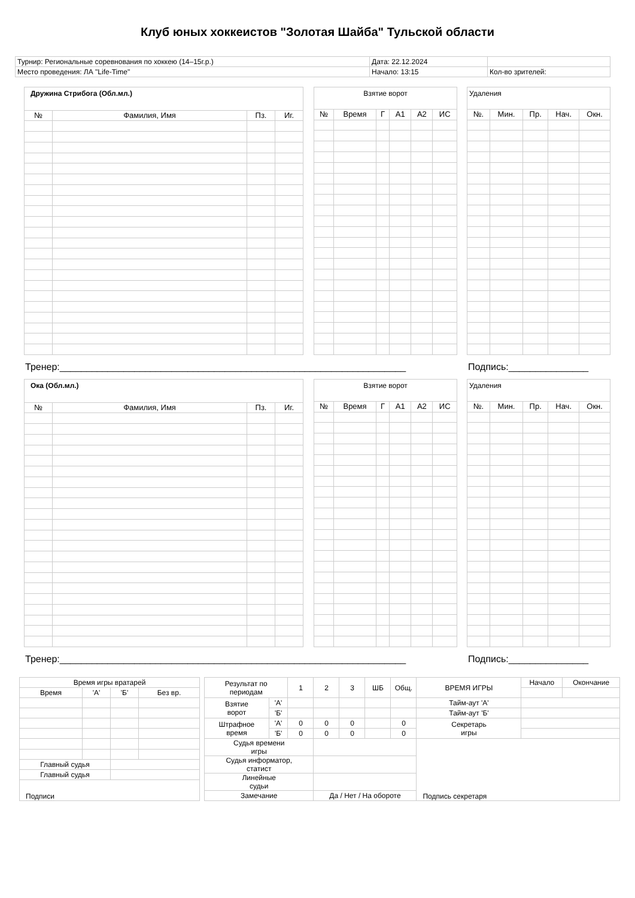Клуб юных хоккеистов "Золотая Шайба" Тульской области
| Турнир: Региональные соревнования по хоккею (14–15г.р.) | Дата: 22.12.2024 | |
| Место проведения: ЛА "Life-Time" | Начало: 13:15 | Кол-во зрителей: |
| Дружина Стрибога (Обл.мл.) | | | |
| № | Фамилия, Имя | Пз. | Иг. |
| Взятие ворот | | | | | |
| № | Время | Г | А1 | А2 | ИС |
| Удаления | | | | |
| №. | Мин. | Пр. | Нач. | Окн. |
Тренер:_________________________________________________________________ Подпись:_______________
| Ока (Обл.мл.) | | | |
| № | Фамилия, Имя | Пз. | Иг. |
| Взятие ворот | | | | | |
| № | Время | Г | А1 | А2 | ИС |
| Удаления | | | | |
| №. | Мин. | Пр. | Нач. | Окн. |
Тренер:_________________________________________________________________ Подпись:_______________
| Время игры вратарей | | | |
| Время | 'А' | 'Б' | Без вр. |
| Главный судья | | | |
| Главный судья | | | |
| Подписи | | | |
| Результат по периодам | | 1 | 2 | 3 | ШБ | Общ. | ВРЕМЯ ИГРЫ | Начало | Окончание |
| Взятие ворот | 'А' | | | | | | Тайм-аут 'А' | | |
| | 'Б' | | | | | | Тайм-аут 'Б' | | |
| Штрафное время | 'А' | 0 | 0 | 0 | | 0 | Секретарь игры | | |
| | 'Б' | 0 | 0 | 0 | | 0 | | | |
| Судья времени игры | | | | | | | Подпись секретаря | | |
| Судья информатор, статист | | | | | | | | | |
| Линейные судьи | | | | | | | | | |
| Замечание | | | Да / Нет / На обороте | | | | | | |